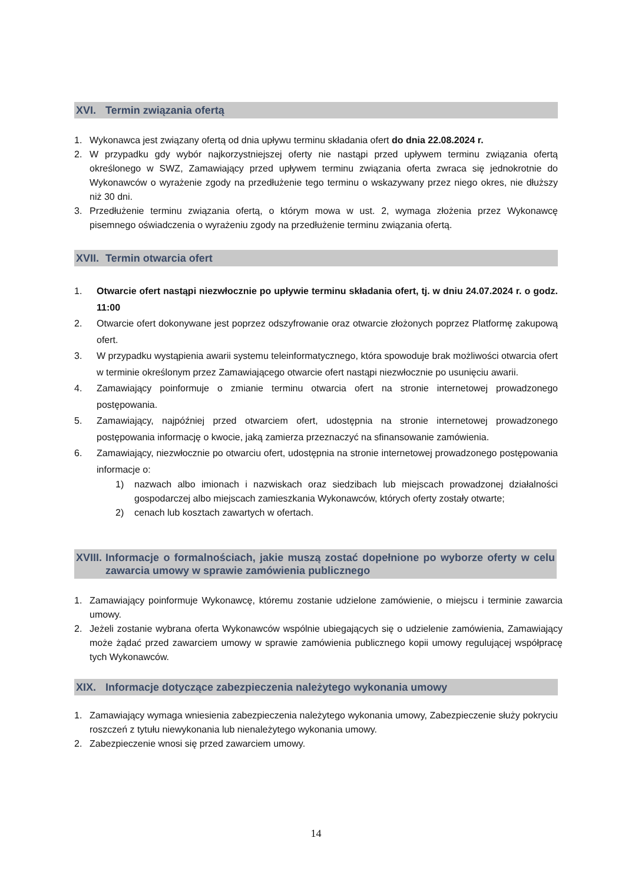XVI. Termin związania ofertą
1. Wykonawca jest związany ofertą od dnia upływu terminu składania ofert do dnia 22.08.2024 r.
2. W przypadku gdy wybór najkorzystniejszej oferty nie nastąpi przed upływem terminu związania ofertą określonego w SWZ, Zamawiający przed upływem terminu związania oferta zwraca się jednokrotnie do Wykonawców o wyrażenie zgody na przedłużenie tego terminu o wskazywany przez niego okres, nie dłuższy niż 30 dni.
3. Przedłużenie terminu związania ofertą, o którym mowa w ust. 2, wymaga złożenia przez Wykonawcę pisemnego oświadczenia o wyrażeniu zgody na przedłużenie terminu związania ofertą.
XVII. Termin otwarcia ofert
1. Otwarcie ofert nastąpi niezwłocznie po upływie terminu składania ofert, tj. w dniu 24.07.2024 r. o godz. 11:00
2. Otwarcie ofert dokonywane jest poprzez odszyfrowanie oraz otwarcie złożonych poprzez Platformę zakupową ofert.
3. W przypadku wystąpienia awarii systemu teleinformatycznego, która spowoduje brak możliwości otwarcia ofert w terminie określonym przez Zamawiającego otwarcie ofert nastąpi niezwłocznie po usunięciu awarii.
4. Zamawiający poinformuje o zmianie terminu otwarcia ofert na stronie internetowej prowadzonego postępowania.
5. Zamawiający, najpóźniej przed otwarciem ofert, udostępnia na stronie internetowej prowadzonego postępowania informację o kwocie, jaką zamierza przeznaczyć na sfinansowanie zamówienia.
6. Zamawiający, niezwłocznie po otwarciu ofert, udostępnia na stronie internetowej prowadzonego postępowania informacje o:
1) nazwach albo imionach i nazwiskach oraz siedzibach lub miejscach prowadzonej działalności gospodarczej albo miejscach zamieszkania Wykonawców, których oferty zostały otwarte;
2) cenach lub kosztach zawartych w ofertach.
XVIII. Informacje o formalnościach, jakie muszą zostać dopełnione po wyborze oferty w celu zawarcia umowy w sprawie zamówienia publicznego
1. Zamawiający poinformuje Wykonawcę, któremu zostanie udzielone zamówienie, o miejscu i terminie zawarcia umowy.
2. Jeżeli zostanie wybrana oferta Wykonawców wspólnie ubiegających się o udzielenie zamówienia, Zamawiający może żądać przed zawarciem umowy w sprawie zamówienia publicznego kopii umowy regulującej współpracę tych Wykonawców.
XIX. Informacje dotyczące zabezpieczenia należytego wykonania umowy
1. Zamawiający wymaga wniesienia zabezpieczenia należytego wykonania umowy, Zabezpieczenie służy pokryciu roszczeń z tytułu niewykonania lub nienależytego wykonania umowy.
2. Zabezpieczenie wnosi się przed zawarciem umowy.
14